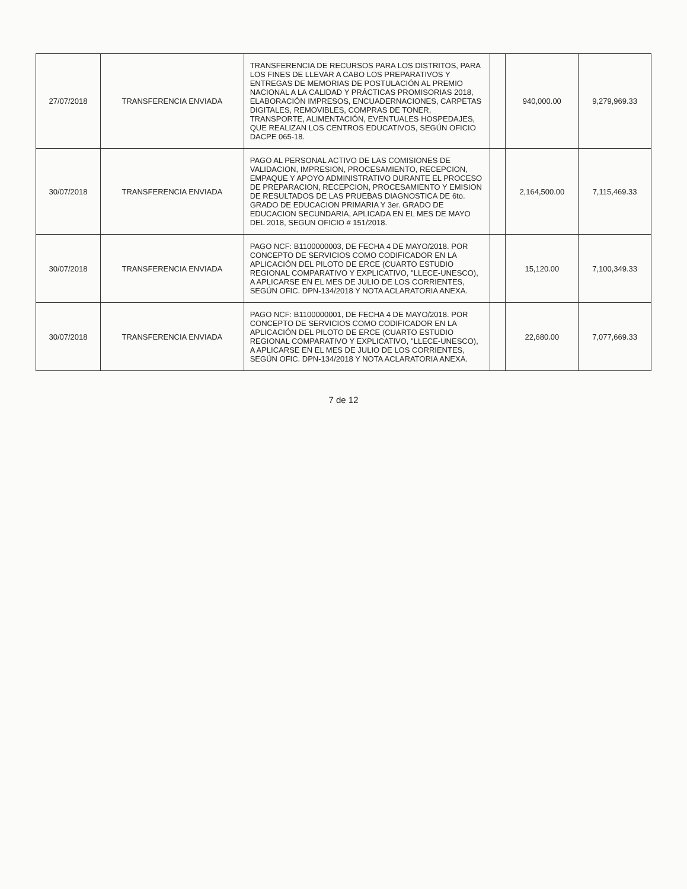| 27/07/2018 | TRANSFERENCIA ENVIADA | TRANSFERENCIA DE RECURSOS PARA LOS DISTRITOS, PARA LOS FINES DE LLEVAR A CABO LOS PREPARATIVOS Y ENTREGAS DE MEMORIAS DE POSTULACIÓN AL PREMIO NACIONAL A LA CALIDAD Y PRÁCTICAS PROMISORIAS 2018, ELABORACIÓN IMPRESOS, ENCUADERNACIONES, CARPETAS DIGITALES, REMOVIBLES, COMPRAS DE TONER, TRANSPORTE, ALIMENTACIÓN, EVENTUALES HOSPEDAJES, QUE REALIZAN LOS CENTROS EDUCATIVOS, SEGÚN OFICIO DACPE 065-18. | | 940,000.00 | 9,279,969.33 |
| 30/07/2018 | TRANSFERENCIA ENVIADA | PAGO AL PERSONAL ACTIVO DE LAS COMISIONES DE VALIDACION, IMPRESION, PROCESAMIENTO, RECEPCION, EMPAQUE Y APOYO ADMINISTRATIVO DURANTE EL PROCESO DE PREPARACION, RECEPCION, PROCESAMIENTO Y EMISION DE RESULTADOS DE LAS PRUEBAS DIAGNOSTICA DE 6to. GRADO DE EDUCACION PRIMARIA Y 3er. GRADO DE EDUCACION SECUNDARIA, APLICADA EN EL MES DE MAYO DEL 2018, SEGUN OFICIO # 151/2018. | | 2,164,500.00 | 7,115,469.33 |
| 30/07/2018 | TRANSFERENCIA ENVIADA | PAGO NCF: B1100000003, DE FECHA 4 DE MAYO/2018. POR CONCEPTO DE SERVICIOS COMO CODIFICADOR EN LA APLICACIÓN DEL PILOTO DE ERCE (CUARTO ESTUDIO REGIONAL COMPARATIVO Y EXPLICATIVO, "LLECE-UNESCO), A APLICARSE EN EL MES DE JULIO DE LOS CORRIENTES, SEGÚN OFIC. DPN-134/2018 Y NOTA ACLARATORIA ANEXA. | | 15,120.00 | 7,100,349.33 |
| 30/07/2018 | TRANSFERENCIA ENVIADA | PAGO NCF: B1100000001, DE FECHA 4 DE MAYO/2018. POR CONCEPTO DE SERVICIOS COMO CODIFICADOR EN LA APLICACIÓN DEL PILOTO DE ERCE (CUARTO ESTUDIO REGIONAL COMPARATIVO Y EXPLICATIVO, "LLECE-UNESCO), A APLICARSE EN EL MES DE JULIO DE LOS CORRIENTES, SEGÚN OFIC. DPN-134/2018 Y NOTA ACLARATORIA ANEXA. | | 22,680.00 | 7,077,669.33 |
7 de 12